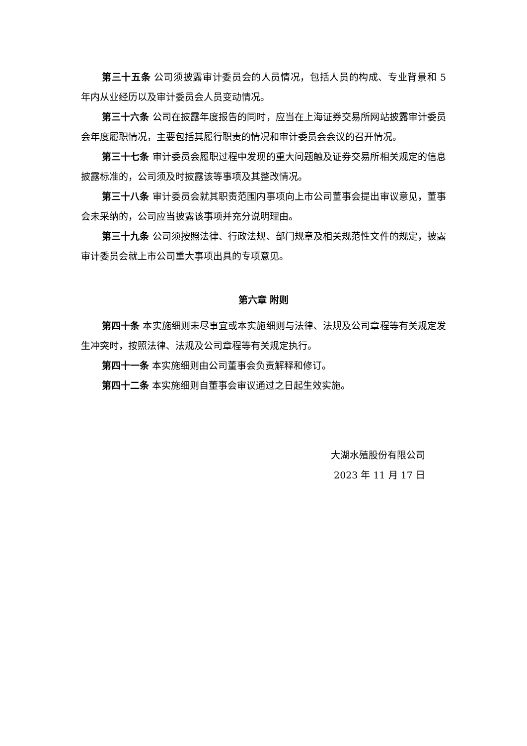第三十五条 公司须披露审计委员会的人员情况，包括人员的构成、专业背景和 5 年内从业经历以及审计委员会人员变动情况。
第三十六条 公司在披露年度报告的同时，应当在上海证券交易所网站披露审计委员会年度履职情况，主要包括其履行职责的情况和审计委员会会议的召开情况。
第三十七条 审计委员会履职过程中发现的重大问题触及证券交易所相关规定的信息披露标准的，公司须及时披露该等事项及其整改情况。
第三十八条 审计委员会就其职责范围内事项向上市公司董事会提出审议意见，董事会未采纳的，公司应当披露该事项并充分说明理由。
第三十九条 公司须按照法律、行政法规、部门规章及相关规范性文件的规定，披露审计委员会就上市公司重大事项出具的专项意见。
第六章 附则
第四十条 本实施细则未尽事宜或本实施细则与法律、法规及公司章程等有关规定发生冲突时，按照法律、法规及公司章程等有关规定执行。
第四十一条 本实施细则由公司董事会负责解释和修订。
第四十二条 本实施细则自董事会审议通过之日起生效实施。
大湖水殖股份有限公司
2023 年 11 月 17 日